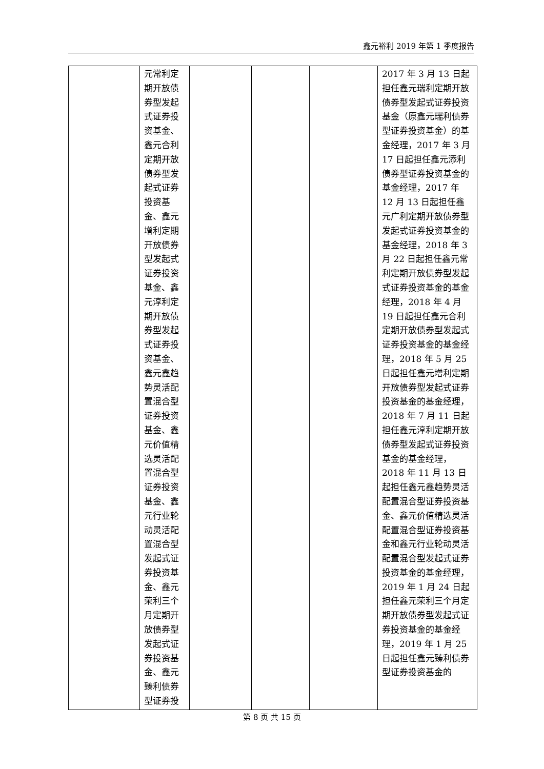鑫元裕利 2019 年第 1 季度报告
| | 元常利定期开放债券型发起式证券投资基金、鑫元合利定期开放债券型发起式证券投资基金、鑫元增利定期开放债券型发起式证券投资基金、鑫元淳利定期开放债券型发起式证券投资基金、鑫元鑫趋势灵活配置混合型证券投资基金、鑫元价值精选灵活配置混合型证券投资基金、鑫元行业轮动灵活配置混合型发起式证券投资基金、鑫元荣利三个月定期开放债券型发起式证券投资基金、鑫元臻利债券型证券投 | | | | 2017 年 3 月 13 日起担任鑫元瑞利定期开放债券型发起式证券投资基金（原鑫元瑞利债券型证券投资基金）的基金经理，2017 年 3 月 17 日起担任鑫元添利债券型证券投资基金的基金经理，2017 年 12 月 13 日起担任鑫元广利定期开放债券型发起式证券投资基金的基金经理，2018 年 3 月 22 日起担任鑫元常利定期开放债券型发起式证券投资基金的基金经理，2018 年 4 月 19 日起担任鑫元合利定期开放债券型发起式证券投资基金的基金经理，2018 年 5 月 25 日起担任鑫元增利定期开放债券型发起式证券投资基金的基金经理，2018 年 7 月 11 日起担任鑫元淳利定期开放债券型发起式证券投资基金的基金经理，2018 年 11 月 13 日起担任鑫元鑫趋势灵活配置混合型证券投资基金、鑫元价值精选灵活配置混合型证券投资基金和鑫元行业轮动灵活配置混合型发起式证券投资基金的基金经理，2019 年 1 月 24 日起担任鑫元荣利三个月定期开放债券型发起式证券投资基金的基金经理，2019 年 1 月 25 日起担任鑫元臻利债券型证券投资基金的 |
第 8 页 共 15 页